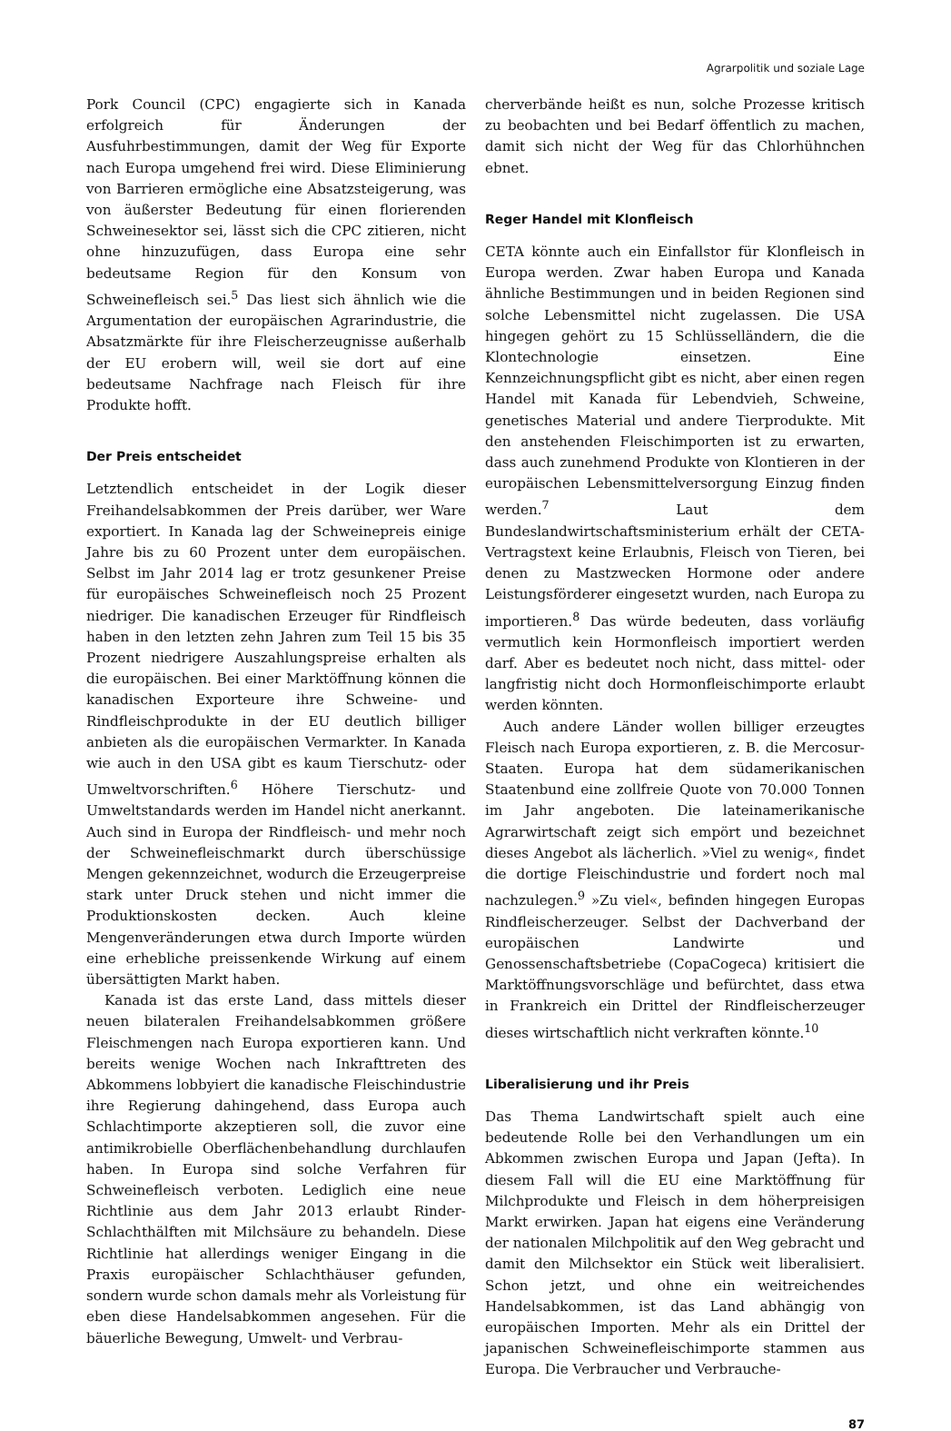Agrarpolitik und soziale Lage
Pork Council (CPC) engagierte sich in Kanada erfolgreich für Änderungen der Ausfuhrbestimmungen, damit der Weg für Exporte nach Europa umgehend frei wird. Diese Eliminierung von Barrieren ermögliche eine Absatzsteigerung, was von äußerster Bedeutung für einen florierenden Schweinesektor sei, lässt sich die CPC zitieren, nicht ohne hinzuzufügen, dass Europa eine sehr bedeutsame Region für den Konsum von Schweinefleisch sei.<sup>5</sup> Das liest sich ähnlich wie die Argumentation der europäischen Agrarindustrie, die Absatzmärkte für ihre Fleischerzeugnisse außerhalb der EU erobern will, weil sie dort auf eine bedeutsame Nachfrage nach Fleisch für ihre Produkte hofft.
Der Preis entscheidet
Letztendlich entscheidet in der Logik dieser Freihandelsabkommen der Preis darüber, wer Ware exportiert. In Kanada lag der Schweinepreis einige Jahre bis zu 60 Prozent unter dem europäischen. Selbst im Jahr 2014 lag er trotz gesunkener Preise für europäisches Schweinefleisch noch 25 Prozent niedriger. Die kanadischen Erzeuger für Rindfleisch haben in den letzten zehn Jahren zum Teil 15 bis 35 Prozent niedrigere Auszahlungspreise erhalten als die europäischen. Bei einer Marktöffnung können die kanadischen Exporteure ihre Schweine- und Rindfleischprodukte in der EU deutlich billiger anbieten als die europäischen Vermarkter. In Kanada wie auch in den USA gibt es kaum Tierschutz- oder Umweltvorschriften.<sup>6</sup> Höhere Tierschutz- und Umweltstandards werden im Handel nicht anerkannt. Auch sind in Europa der Rindfleisch- und mehr noch der Schweinefleischmarkt durch überschüssige Mengen gekennzeichnet, wodurch die Erzeugerpreise stark unter Druck stehen und nicht immer die Produktionskosten decken. Auch kleine Mengenveränderungen etwa durch Importe würden eine erhebliche preissenkende Wirkung auf einem übersättigten Markt haben.
Kanada ist das erste Land, dass mittels dieser neuen bilateralen Freihandelsabkommen größere Fleischmengen nach Europa exportieren kann. Und bereits wenige Wochen nach Inkrafttreten des Abkommens lobbyiert die kanadische Fleischindustrie ihre Regierung dahingehend, dass Europa auch Schlachtimporte akzeptieren soll, die zuvor eine antimikrobielle Oberflächenbehandlung durchlaufen haben. In Europa sind solche Verfahren für Schweinefleisch verboten. Lediglich eine neue Richtlinie aus dem Jahr 2013 erlaubt Rinder-Schlachthälften mit Milchsäure zu behandeln. Diese Richtlinie hat allerdings weniger Eingang in die Praxis europäischer Schlachthäuser gefunden, sondern wurde schon damals mehr als Vorleistung für eben diese Handelsabkommen angesehen. Für die bäuerliche Bewegung, Umwelt- und Verbrau-
cherverbände heißt es nun, solche Prozesse kritisch zu beobachten und bei Bedarf öffentlich zu machen, damit sich nicht der Weg für das Chlorhühnchen ebnet.
Reger Handel mit Klonfleisch
CETA könnte auch ein Einfallstor für Klonfleisch in Europa werden. Zwar haben Europa und Kanada ähnliche Bestimmungen und in beiden Regionen sind solche Lebensmittel nicht zugelassen. Die USA hingegen gehört zu 15 Schlüsselländern, die die Klontechnologie einsetzen. Eine Kennzeichnungspflicht gibt es nicht, aber einen regen Handel mit Kanada für Lebendvieh, Schweine, genetisches Material und andere Tierprodukte. Mit den anstehenden Fleischimporten ist zu erwarten, dass auch zunehmend Produkte von Klontieren in der europäischen Lebensmittelversorgung Einzug finden werden.<sup>7</sup> Laut dem Bundeslandwirtschaftsministerium erhält der CETA-Vertragstext keine Erlaubnis, Fleisch von Tieren, bei denen zu Mastzwecken Hormone oder andere Leistungsförderer eingesetzt wurden, nach Europa zu importieren.<sup>8</sup> Das würde bedeuten, dass vorläufig vermutlich kein Hormonfleisch importiert werden darf. Aber es bedeutet noch nicht, dass mittel- oder langfristig nicht doch Hormonfleischimporte erlaubt werden könnten.
Auch andere Länder wollen billiger erzeugtes Fleisch nach Europa exportieren, z. B. die Mercosur-Staaten. Europa hat dem südamerikanischen Staatenbund eine zollfreie Quote von 70.000 Tonnen im Jahr angeboten. Die lateinamerikanische Agrarwirtschaft zeigt sich empört und bezeichnet dieses Angebot als lächerlich. »Viel zu wenig«, findet die dortige Fleischindustrie und fordert noch mal nachzulegen.<sup>9</sup> »Zu viel«, befinden hingegen Europas Rindfleischerzeuger. Selbst der Dachverband der europäischen Landwirte und Genossenschaftsbetriebe (CopaCogeca) kritisiert die Marktöffnungsvorschläge und befürchtet, dass etwa in Frankreich ein Drittel der Rindfleischerzeuger dieses wirtschaftlich nicht verkraften könnte.<sup>10</sup>
Liberalisierung und ihr Preis
Das Thema Landwirtschaft spielt auch eine bedeutende Rolle bei den Verhandlungen um ein Abkommen zwischen Europa und Japan (Jefta). In diesem Fall will die EU eine Marktöffnung für Milchprodukte und Fleisch in dem höherpreisigen Markt erwirken. Japan hat eigens eine Veränderung der nationalen Milchpolitik auf den Weg gebracht und damit den Milchsektor ein Stück weit liberalisiert. Schon jetzt, und ohne ein weitreichendes Handelsabkommen, ist das Land abhängig von europäischen Importen. Mehr als ein Drittel der japanischen Schweinefleischimporte stammen aus Europa. Die Verbraucher und Verbrauche-
87